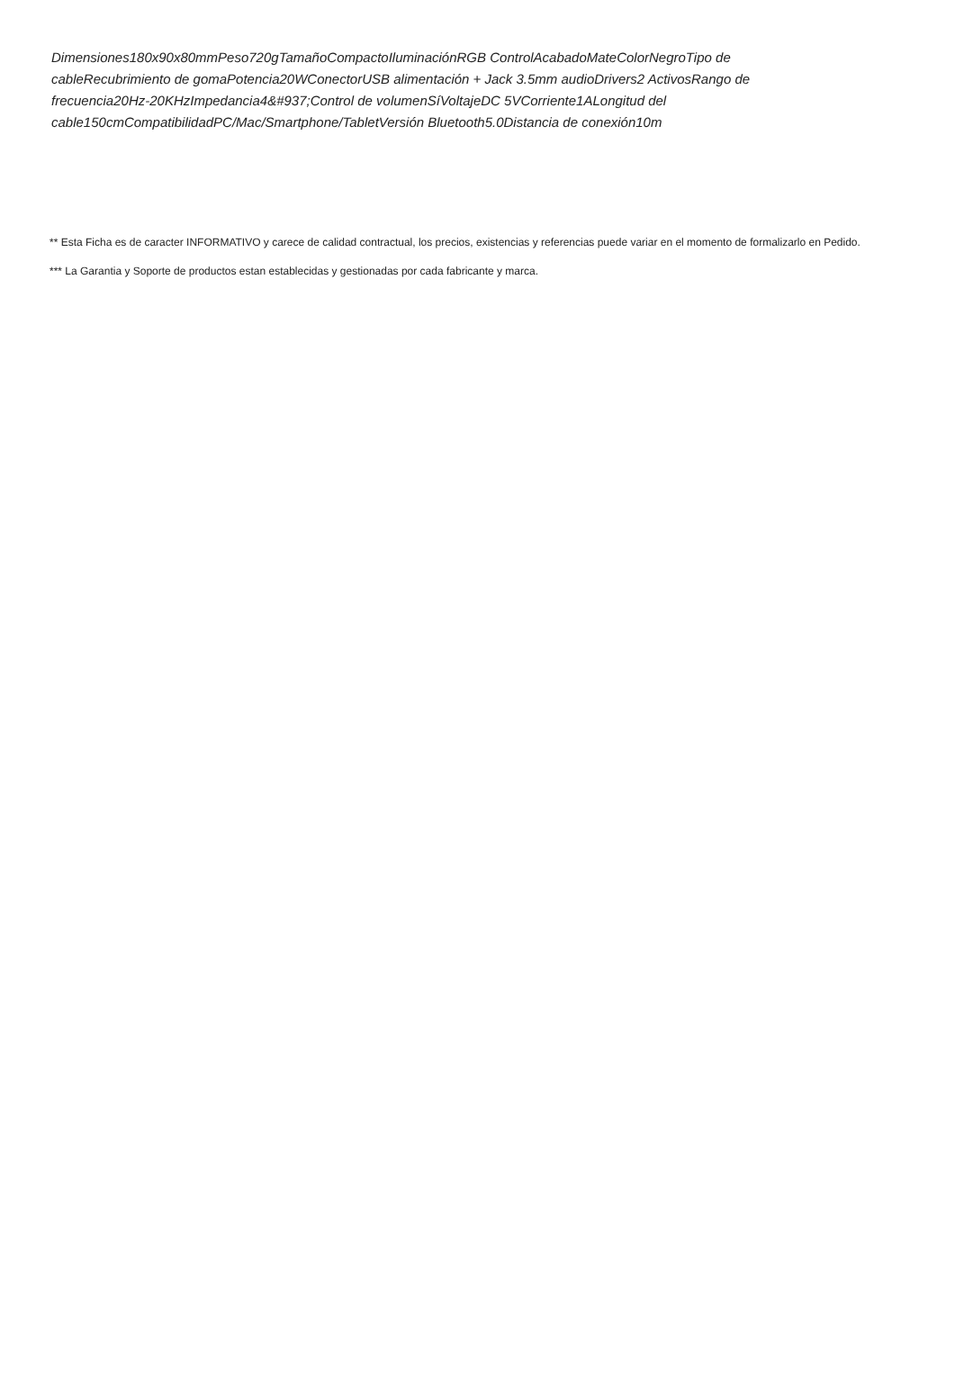Dimensiones180x90x80mmPeso720gTamañoCompactoIluminaciónRGB ControlAcabadoMateColorNegroTipo de cableRecubrimiento de gomaPotencia20WConectorUSB alimentación + Jack 3.5mm audioDrivers2 ActivosRango de frecuencia20Hz-20KHzImpedancia4&#937;Control de volumenSíVoltajeDC 5VCorriente1ALongitud del cable150cmCompatibilidadPC/Mac/Smartphone/TabletVersión Bluetooth5.0Distancia de conexión10m
** Esta Ficha es de caracter INFORMATIVO y carece de calidad contractual, los precios, existencias y referencias puede variar en el momento de formalizarlo en Pedido.
*** La Garantia y Soporte de productos estan establecidas y gestionadas por cada fabricante y marca.